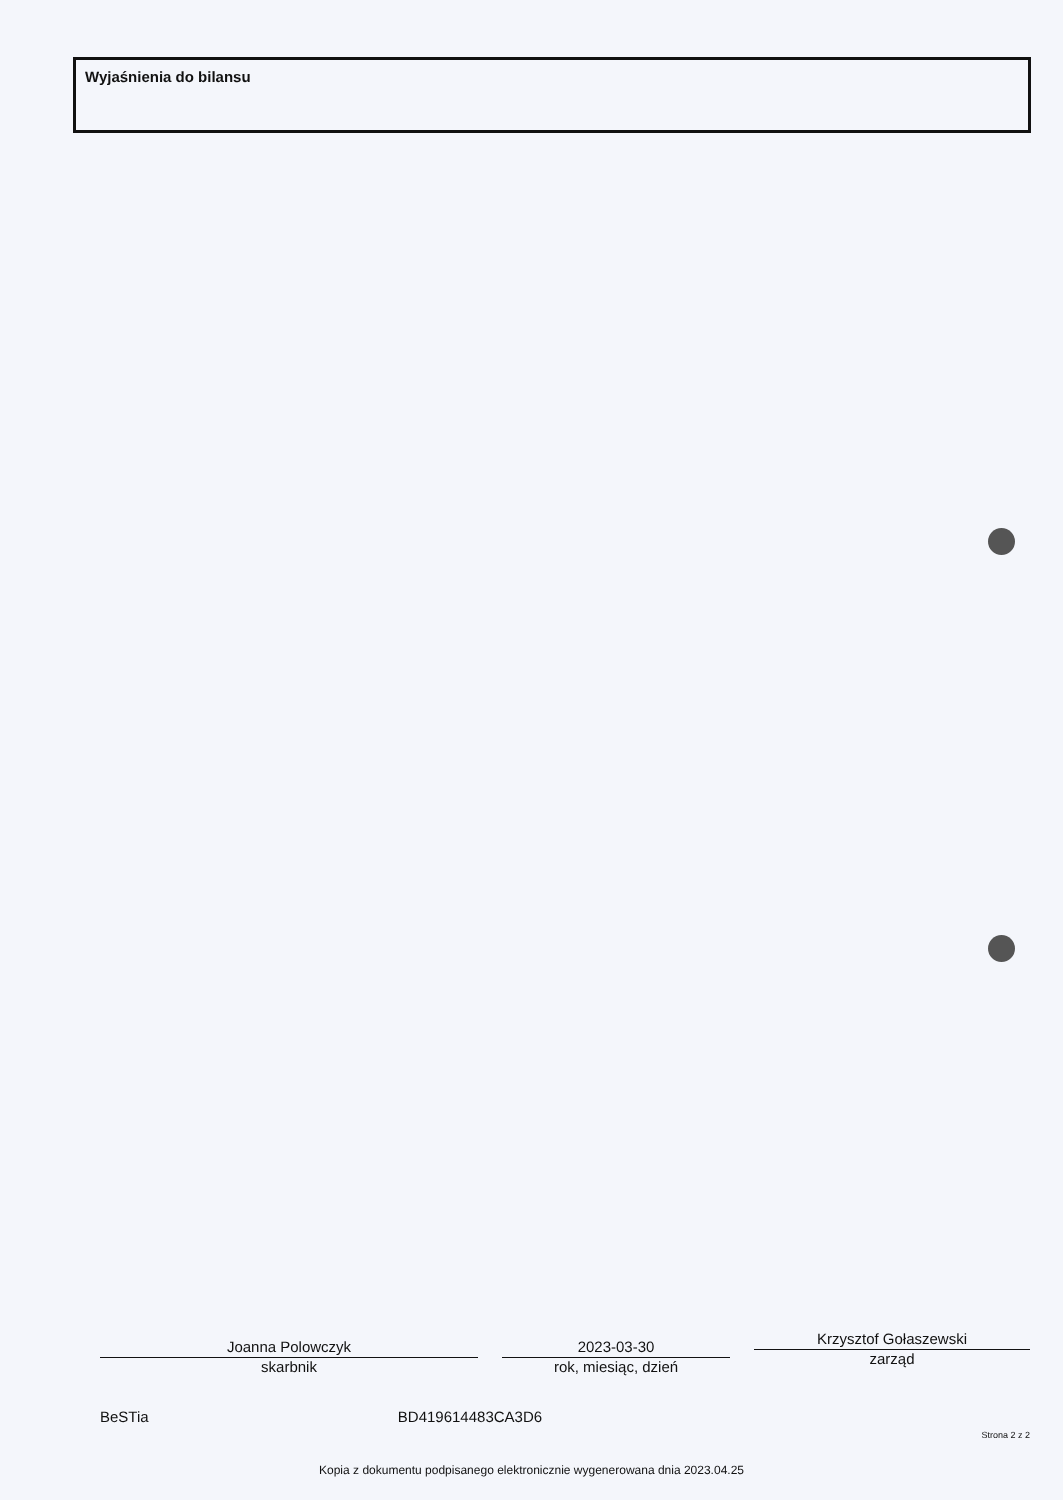Wyjaśnienia do bilansu
Joanna Polowczyk
skarbnik
2023-03-30
rok, miesiąc, dzień
Krzysztof Gołaszewski
zarząd
BeSTia BD419614483CA3D6
Strona 2 z 2
Kopia z dokumentu podpisanego elektronicznie wygenerowana dnia 2023.04.25